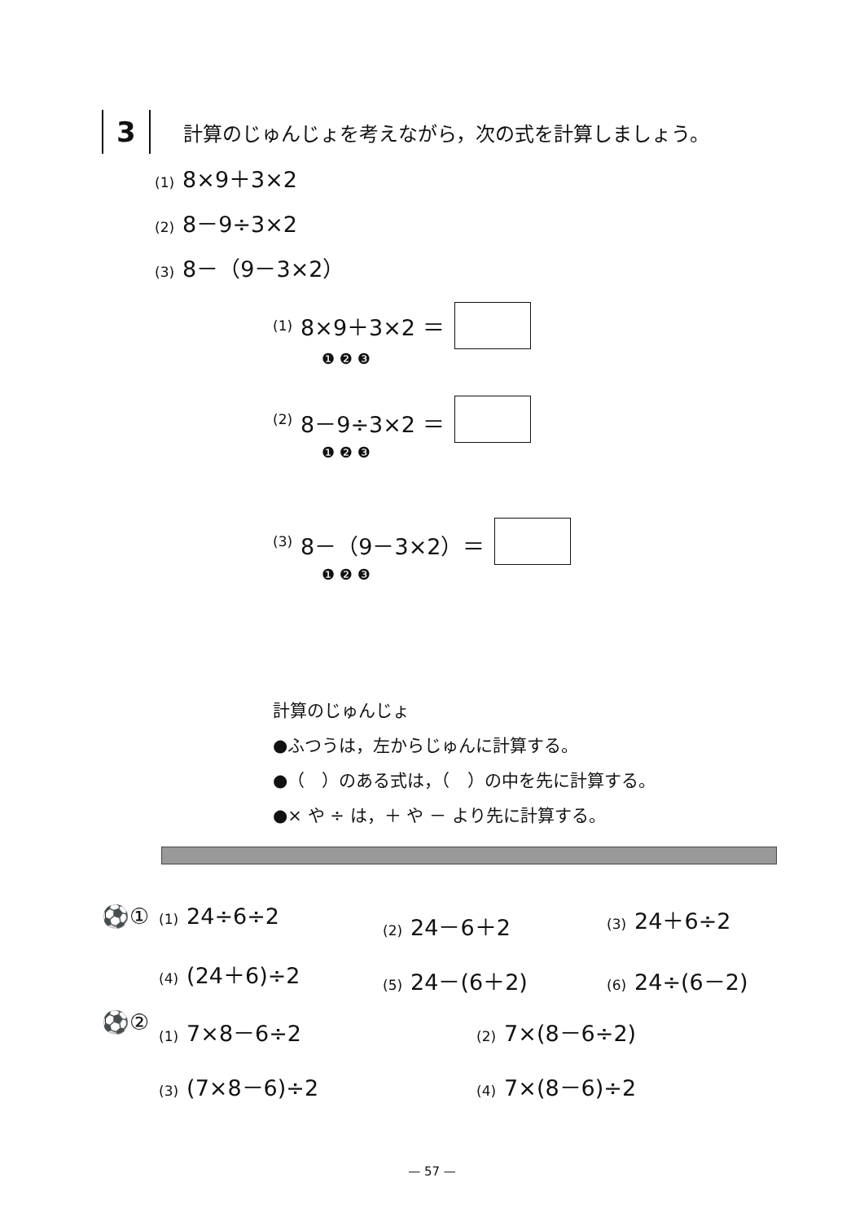3
計算のじゅんじょを考えながら，次の式を計算しましょう。
(1) 8×9＋3×2
(2) 8－9÷3×2
(3) 8－（9－3×2）
(1) 8×9＋3×2 ＝
❶ ❷ ❸
(2) 8－9÷3×2 ＝
❶ ❷ ❸
(3) 8－（9－3×2）＝
❶ ❷ ❸
計算のじゅんじょ
●ふつうは，左からじゅんに計算する。
●（　）のある式は，（　）の中を先に計算する。
●× や ÷ は，＋ や － より先に計算する。
⚽①
(1) 24÷6÷2
(2) 24－6＋2
(3) 24＋6÷2
(4) (24＋6)÷2
(5) 24－(6＋2)
(6) 24÷(6－2)
⚽②
(1) 7×8－6÷2
(2) 7×(8－6÷2)
(3) (7×8－6)÷2
(4) 7×(8－6)÷2
— 57 —